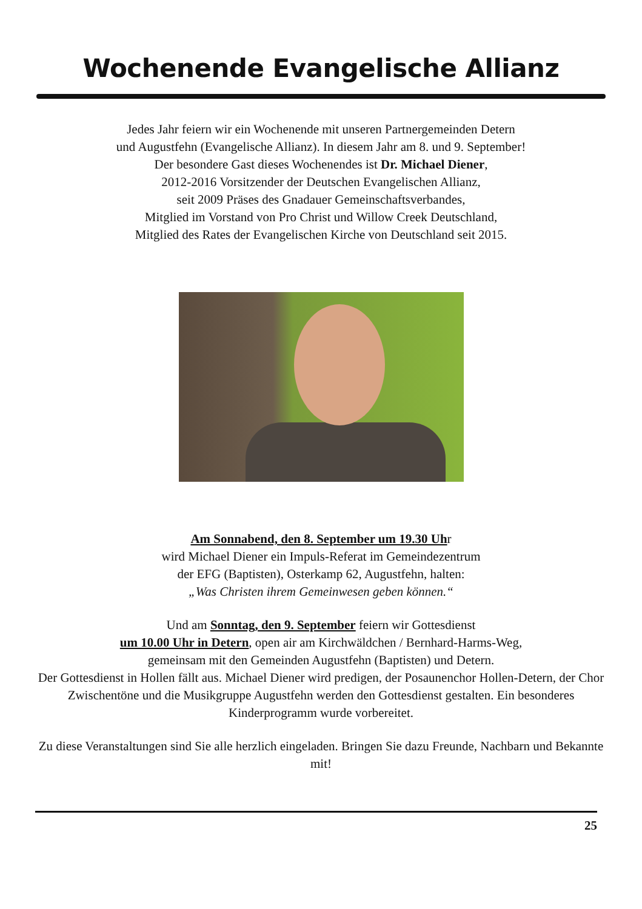Wochenende Evangelische Allianz
Jedes Jahr feiern wir ein Wochenende mit unseren Partnergemeinden Detern
und Augustfehn (Evangelische Allianz). In diesem Jahr am 8. und 9. September!
Der besondere Gast dieses Wochenendes ist Dr. Michael Diener,
2012-2016 Vorsitzender der Deutschen Evangelischen Allianz,
seit 2009 Präses des Gnadauer Gemeinschaftsverbandes,
Mitglied im Vorstand von Pro Christ und Willow Creek Deutschland,
Mitglied des Rates der Evangelischen Kirche von Deutschland seit 2015.
Am Sonnabend, den 8. September um 19.30 Uhr
wird Michael Diener ein Impuls-Referat im Gemeindezentrum
der EFG (Baptisten), Osterkamp 62, Augustfehn, halten:
„Was Christen ihrem Gemeinwesen geben können.“
Und am Sonntag, den 9. September feiern wir Gottesdienst
um 10.00 Uhr in Detern, open air am Kirchwäldchen / Bernhard-Harms-Weg,
gemeinsam mit den Gemeinden Augustfehn (Baptisten) und Detern.
Der Gottesdienst in Hollen fällt aus. Michael Diener wird predigen, der Posaunenchor Hollen-Detern, der Chor Zwischentöne und die Musikgruppe Augustfehn werden den Gottesdienst gestalten. Ein besonderes Kinderprogramm wurde vorbereitet.
Zu diese Veranstaltungen sind Sie alle herzlich eingeladen. Bringen Sie dazu Freunde, Nachbarn und Bekannte mit!
25